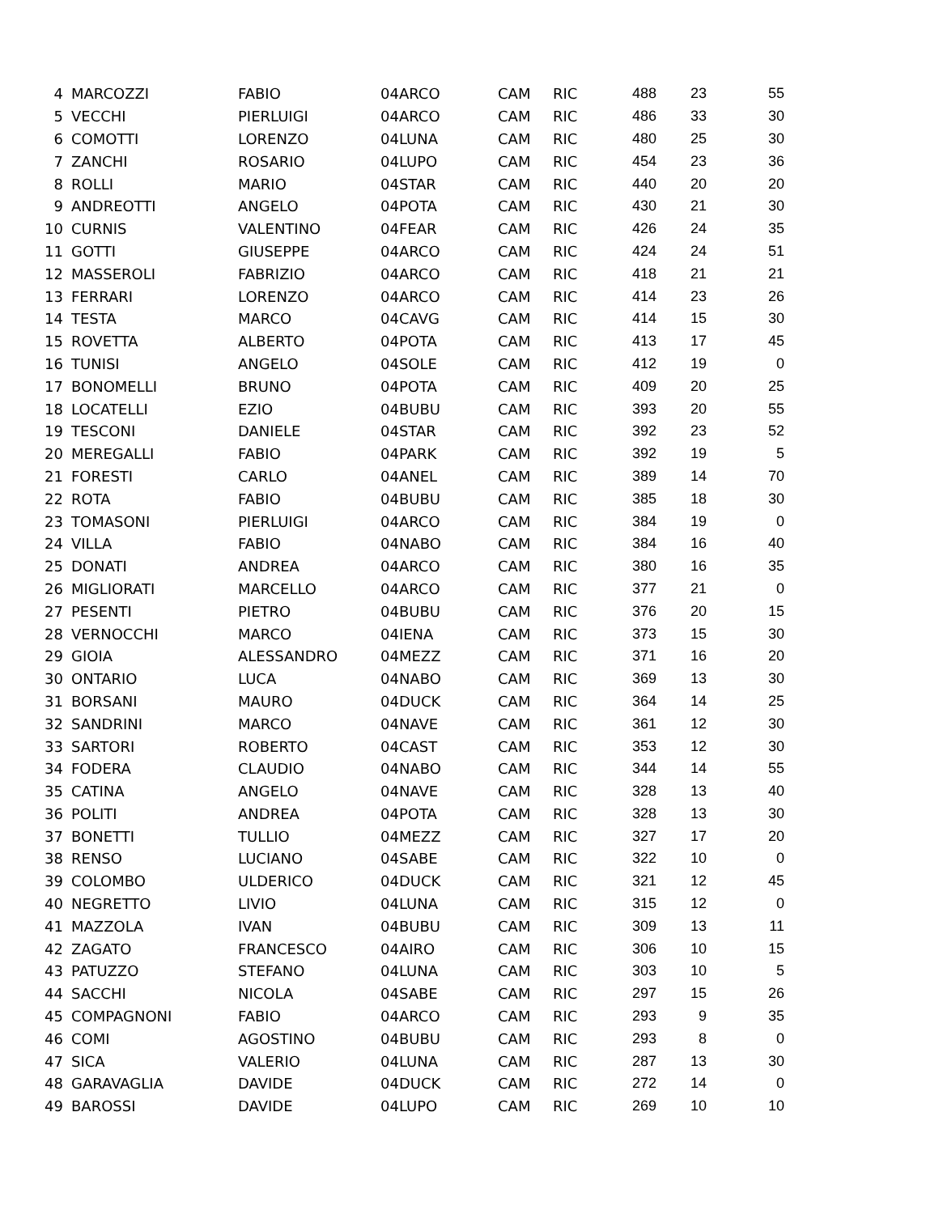| 4 | MARCOZZI | FABIO | 04ARCO | CAM | RIC | 488 | 23 | 55 |
| 5 | VECCHI | PIERLUIGI | 04ARCO | CAM | RIC | 486 | 33 | 30 |
| 6 | COMOTTI | LORENZO | 04LUNA | CAM | RIC | 480 | 25 | 30 |
| 7 | ZANCHI | ROSARIO | 04LUPO | CAM | RIC | 454 | 23 | 36 |
| 8 | ROLLI | MARIO | 04STAR | CAM | RIC | 440 | 20 | 20 |
| 9 | ANDREOTTI | ANGELO | 04POTA | CAM | RIC | 430 | 21 | 30 |
| 10 | CURNIS | VALENTINO | 04FEAR | CAM | RIC | 426 | 24 | 35 |
| 11 | GOTTI | GIUSEPPE | 04ARCO | CAM | RIC | 424 | 24 | 51 |
| 12 | MASSEROLI | FABRIZIO | 04ARCO | CAM | RIC | 418 | 21 | 21 |
| 13 | FERRARI | LORENZO | 04ARCO | CAM | RIC | 414 | 23 | 26 |
| 14 | TESTA | MARCO | 04CAVG | CAM | RIC | 414 | 15 | 30 |
| 15 | ROVETTA | ALBERTO | 04POTA | CAM | RIC | 413 | 17 | 45 |
| 16 | TUNISI | ANGELO | 04SOLE | CAM | RIC | 412 | 19 | 0 |
| 17 | BONOMELLI | BRUNO | 04POTA | CAM | RIC | 409 | 20 | 25 |
| 18 | LOCATELLI | EZIO | 04BUBU | CAM | RIC | 393 | 20 | 55 |
| 19 | TESCONI | DANIELE | 04STAR | CAM | RIC | 392 | 23 | 52 |
| 20 | MEREGALLI | FABIO | 04PARK | CAM | RIC | 392 | 19 | 5 |
| 21 | FORESTI | CARLO | 04ANEL | CAM | RIC | 389 | 14 | 70 |
| 22 | ROTA | FABIO | 04BUBU | CAM | RIC | 385 | 18 | 30 |
| 23 | TOMASONI | PIERLUIGI | 04ARCO | CAM | RIC | 384 | 19 | 0 |
| 24 | VILLA | FABIO | 04NABO | CAM | RIC | 384 | 16 | 40 |
| 25 | DONATI | ANDREA | 04ARCO | CAM | RIC | 380 | 16 | 35 |
| 26 | MIGLIORATI | MARCELLO | 04ARCO | CAM | RIC | 377 | 21 | 0 |
| 27 | PESENTI | PIETRO | 04BUBU | CAM | RIC | 376 | 20 | 15 |
| 28 | VERNOCCHI | MARCO | 04IENA | CAM | RIC | 373 | 15 | 30 |
| 29 | GIOIA | ALESSANDRO | 04MEZZ | CAM | RIC | 371 | 16 | 20 |
| 30 | ONTARIO | LUCA | 04NABO | CAM | RIC | 369 | 13 | 30 |
| 31 | BORSANI | MAURO | 04DUCK | CAM | RIC | 364 | 14 | 25 |
| 32 | SANDRINI | MARCO | 04NAVE | CAM | RIC | 361 | 12 | 30 |
| 33 | SARTORI | ROBERTO | 04CAST | CAM | RIC | 353 | 12 | 30 |
| 34 | FODERA | CLAUDIO | 04NABO | CAM | RIC | 344 | 14 | 55 |
| 35 | CATINA | ANGELO | 04NAVE | CAM | RIC | 328 | 13 | 40 |
| 36 | POLITI | ANDREA | 04POTA | CAM | RIC | 328 | 13 | 30 |
| 37 | BONETTI | TULLIO | 04MEZZ | CAM | RIC | 327 | 17 | 20 |
| 38 | RENSO | LUCIANO | 04SABE | CAM | RIC | 322 | 10 | 0 |
| 39 | COLOMBO | ULDERICO | 04DUCK | CAM | RIC | 321 | 12 | 45 |
| 40 | NEGRETTO | LIVIO | 04LUNA | CAM | RIC | 315 | 12 | 0 |
| 41 | MAZZOLA | IVAN | 04BUBU | CAM | RIC | 309 | 13 | 11 |
| 42 | ZAGATO | FRANCESCO | 04AIRO | CAM | RIC | 306 | 10 | 15 |
| 43 | PATUZZO | STEFANO | 04LUNA | CAM | RIC | 303 | 10 | 5 |
| 44 | SACCHI | NICOLA | 04SABE | CAM | RIC | 297 | 15 | 26 |
| 45 | COMPAGNONI | FABIO | 04ARCO | CAM | RIC | 293 | 9 | 35 |
| 46 | COMI | AGOSTINO | 04BUBU | CAM | RIC | 293 | 8 | 0 |
| 47 | SICA | VALERIO | 04LUNA | CAM | RIC | 287 | 13 | 30 |
| 48 | GARAVAGLIA | DAVIDE | 04DUCK | CAM | RIC | 272 | 14 | 0 |
| 49 | BAROSSI | DAVIDE | 04LUPO | CAM | RIC | 269 | 10 | 10 |